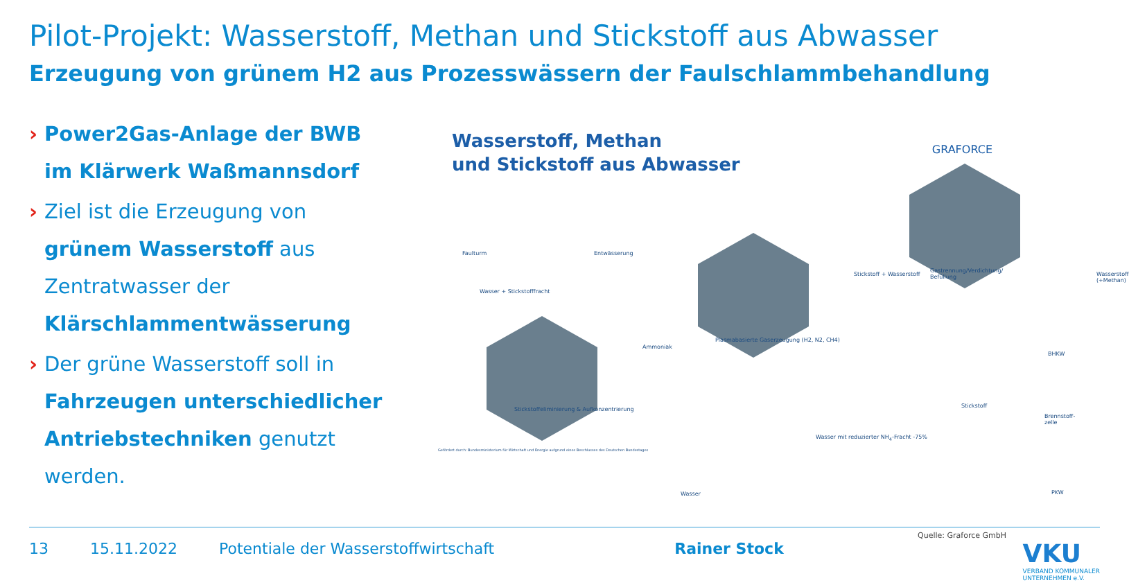Pilot-Projekt: Wasserstoff, Methan und Stickstoff aus Abwasser
Erzeugung von grünem H2 aus Prozesswässern der Faulschlammbehandlung
› Power2Gas-Anlage der BWB im Klärwerk Waßmannsdorf
› Ziel ist die Erzeugung von grünem Wasserstoff aus Zentratwasser der Klärschlammentwässerung
› Der grüne Wasserstoff soll in Fahrzeugen unterschiedlicher Antriebstechniken genutzt werden.
Wasserstoff, Methan
und Stickstoff aus Abwasser
GRAFORCE
Faulturm Entwässerung
Wasser + Stickstofffracht
Ammoniak
Stickstoffeliminierung & Aufkonzentrierung
Plasmabasierte Gaserzeugung (H2, N2, CH4)
Stickstoff + Wasserstoff
Gastrennung/Verdichtung/ Befüllung
Wasserstoff (+Methan)
Stickstoff
BHKW
Brennstoff-zelle
PKW
Wasser mit reduzierter NH<sub>4</sub>-Fracht -75%
Wasser
Gefördert durch: Bundesministerium für Wirtschaft und Energie aufgrund eines Beschlusses des Deutschen Bundestages
Quelle: Graforce GmbH
13 15.11.2022 Potentiale der Wasserstoffwirtschaft
Rainer Stock
VKU
VERBAND KOMMUNALER
UNTERNEHMEN e.V.